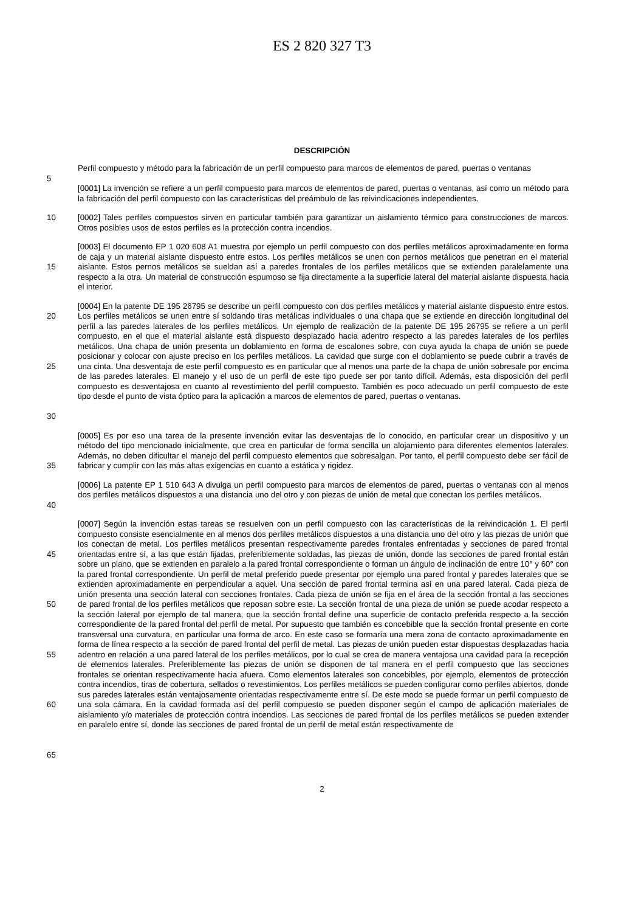ES 2 820 327 T3
DESCRIPCIÓN
Perfil compuesto y método para la fabricación de un perfil compuesto para marcos de elementos de pared, puertas o ventanas
5
[0001] La invención se refiere a un perfil compuesto para marcos de elementos de pared, puertas o ventanas, así como un método para la fabricación del perfil compuesto con las características del preámbulo de las reivindicaciones independientes.
10 [0002] Tales perfiles compuestos sirven en particular también para garantizar un aislamiento térmico para construcciones de marcos. Otros posibles usos de estos perfiles es la protección contra incendios.
15 [0003] El documento EP 1 020 608 A1 muestra por ejemplo un perfil compuesto con dos perfiles metálicos aproximadamente en forma de caja y un material aislante dispuesto entre estos. Los perfiles metálicos se unen con pernos metálicos que penetran en el material aislante. Estos pernos metálicos se sueldan así a paredes frontales de los perfiles metálicos que se extienden paralelamente una respecto a la otra. Un material de construcción espumoso se fija directamente a la superficie lateral del material aislante dispuesta hacia el interior.
20
25
30 [0004] En la patente DE 195 26795 se describe un perfil compuesto con dos perfiles metálicos y material aislante dispuesto entre estos. Los perfiles metálicos se unen entre sí soldando tiras metálicas individuales o una chapa que se extiende en dirección longitudinal del perfil a las paredes laterales de los perfiles metálicos. Un ejemplo de realización de la patente DE 195 26795 se refiere a un perfil compuesto, en el que el material aislante está dispuesto desplazado hacia adentro respecto a las paredes laterales de los perfiles metálicos. Una chapa de unión presenta un doblamiento en forma de escalones sobre, con cuya ayuda la chapa de unión se puede posicionar y colocar con ajuste preciso en los perfiles metálicos. La cavidad que surge con el doblamiento se puede cubrir a través de una cinta. Una desventaja de este perfil compuesto es en particular que al menos una parte de la chapa de unión sobresale por encima de las paredes laterales. El manejo y el uso de un perfil de este tipo puede ser por tanto difícil. Además, esta disposición del perfil compuesto es desventajosa en cuanto al revestimiento del perfil compuesto. También es poco adecuado un perfil compuesto de este tipo desde el punto de vista óptico para la aplicación a marcos de elementos de pared, puertas o ventanas.
35 [0005] Es por eso una tarea de la presente invención evitar las desventajas de lo conocido, en particular crear un dispositivo y un método del tipo mencionado inicialmente, que crea en particular de forma sencilla un alojamiento para diferentes elementos laterales. Además, no deben dificultar el manejo del perfil compuesto elementos que sobresalgan. Por tanto, el perfil compuesto debe ser fácil de fabricar y cumplir con las más altas exigencias en cuanto a estática y rigidez.
40 [0006] La patente EP 1 510 643 A divulga un perfil compuesto para marcos de elementos de pared, puertas o ventanas con al menos dos perfiles metálicos dispuestos a una distancia uno del otro y con piezas de unión de metal que conectan los perfiles metálicos.
45
50
55
60
65 [0007] Según la invención estas tareas se resuelven con un perfil compuesto con las características de la reivindicación 1. El perfil compuesto consiste esencialmente en al menos dos perfiles metálicos dispuestos a una distancia uno del otro y las piezas de unión que los conectan de metal. Los perfiles metálicos presentan respectivamente paredes frontales enfrentadas y secciones de pared frontal orientadas entre sí, a las que están fijadas, preferiblemente soldadas, las piezas de unión, donde las secciones de pared frontal están sobre un plano, que se extienden en paralelo a la pared frontal correspondiente o forman un ángulo de inclinación de entre 10° y 60° con la pared frontal correspondiente. Un perfil de metal preferido puede presentar por ejemplo una pared frontal y paredes laterales que se extienden aproximadamente en perpendicular a aquel. Una sección de pared frontal termina así en una pared lateral. Cada pieza de unión presenta una sección lateral con secciones frontales. Cada pieza de unión se fija en el área de la sección frontal a las secciones de pared frontal de los perfiles metálicos que reposan sobre este. La sección frontal de una pieza de unión se puede acodar respecto a la sección lateral por ejemplo de tal manera, que la sección frontal define una superficie de contacto preferida respecto a la sección correspondiente de la pared frontal del perfil de metal. Por supuesto que también es concebible que la sección frontal presente en corte transversal una curvatura, en particular una forma de arco. En este caso se formaría una mera zona de contacto aproximadamente en forma de línea respecto a la sección de pared frontal del perfil de metal. Las piezas de unión pueden estar dispuestas desplazadas hacia adentro en relación a una pared lateral de los perfiles metálicos, por lo cual se crea de manera ventajosa una cavidad para la recepción de elementos laterales. Preferiblemente las piezas de unión se disponen de tal manera en el perfil compuesto que las secciones frontales se orientan respectivamente hacia afuera. Como elementos laterales son concebibles, por ejemplo, elementos de protección contra incendios, tiras de cobertura, sellados o revestimientos. Los perfiles metálicos se pueden configurar como perfiles abiertos, donde sus paredes laterales están ventajosamente orientadas respectivamente entre sí. De este modo se puede formar un perfil compuesto de una sola cámara. En la cavidad formada así del perfil compuesto se pueden disponer según el campo de aplicación materiales de aislamiento y/o materiales de protección contra incendios. Las secciones de pared frontal de los perfiles metálicos se pueden extender en paralelo entre sí, donde las secciones de pared frontal de un perfil de metal están respectivamente de
2